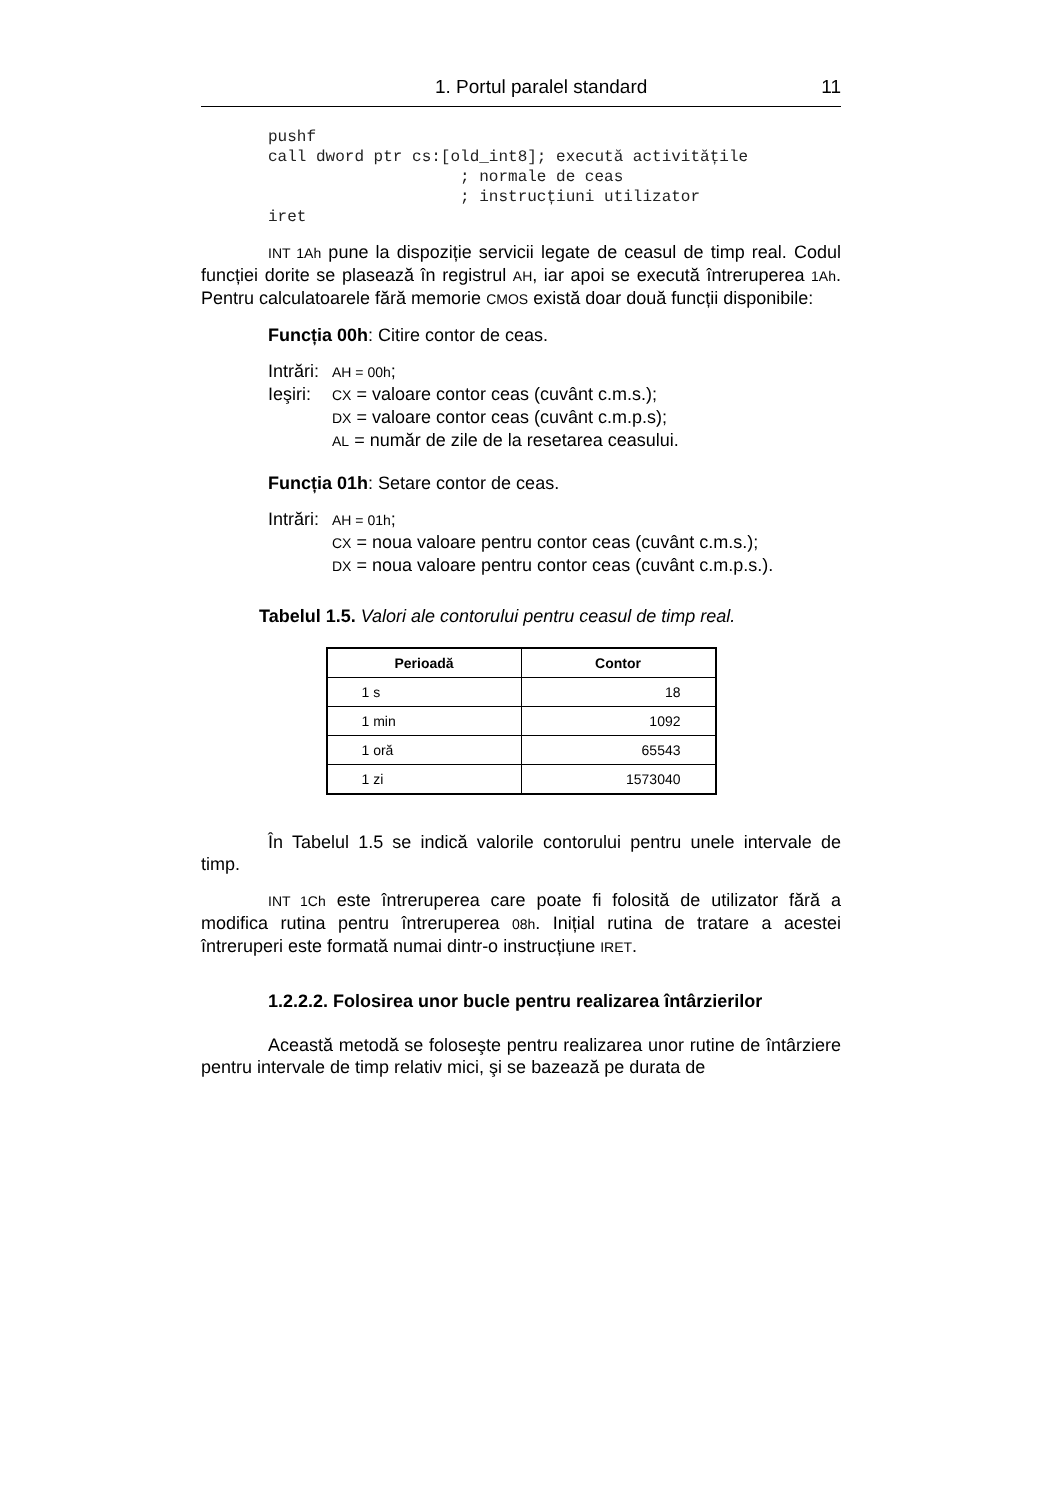1. Portul paralel standard 11
pushf
call dword ptr cs:[old_int8]; execută activitățile
                    ; normale de ceas
                    ; instrucțiuni utilizator
iret
INT 1Ah pune la dispoziție servicii legate de ceasul de timp real. Codul funcției dorite se plasează în registrul AH, iar apoi se execută întreruperea 1Ah. Pentru calculatoarele fără memorie CMOS există doar două funcții disponibile:
Funcția 00h: Citire contor de ceas.
Intrări: AH = 00h;
Ieşiri: CX = valoare contor ceas (cuvânt c.m.s.);
DX = valoare contor ceas (cuvânt c.m.p.s);
AL = număr de zile de la resetarea ceasului.
Funcția 01h: Setare contor de ceas.
Intrări: AH = 01h;
CX = noua valoare pentru contor ceas (cuvânt c.m.s.);
DX = noua valoare pentru contor ceas (cuvânt c.m.p.s.).
Tabelul 1.5. Valori ale contorului pentru ceasul de timp real.
| Perioadă | Contor |
| --- | --- |
| 1 s | 18 |
| 1 min | 1092 |
| 1 oră | 65543 |
| 1 zi | 1573040 |
În Tabelul 1.5 se indică valorile contorului pentru unele intervale de timp.
INT 1Ch este întreruperea care poate fi folosită de utilizator fără a modifica rutina pentru întreruperea 08h. Inițial rutina de tratare a acestei întreruperi este formată numai dintr-o instrucțiune IRET.
1.2.2.2. Folosirea unor bucle pentru realizarea întârzierilor
Această metodă se foloseşte pentru realizarea unor rutine de întârziere pentru intervale de timp relativ mici, şi se bazează pe durata de